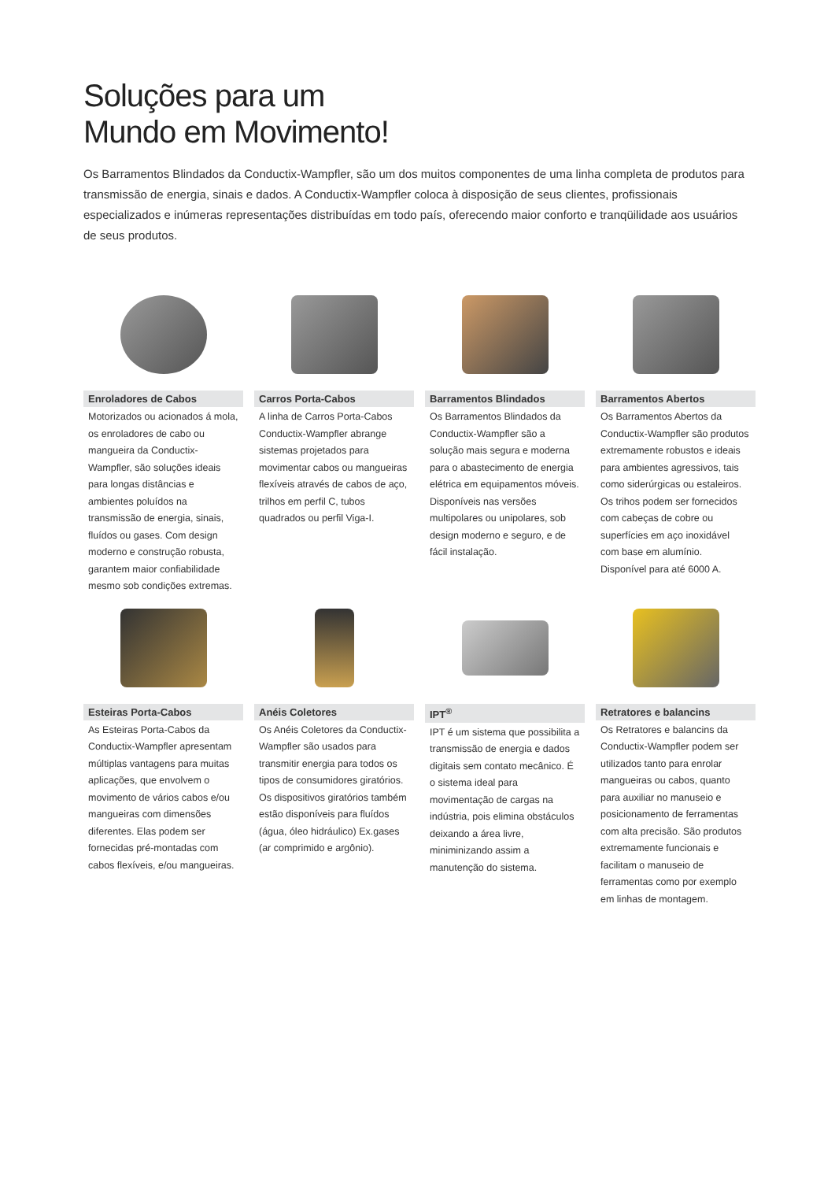Soluções para um
Mundo em Movimento!
Os Barramentos Blindados da Conductix-Wampfler, são um dos muitos componentes de uma linha completa de produtos para transmissão de energia, sinais e dados. A Conductix-Wampfler coloca à disposição de seus clientes, profissionais especializados e inúmeras representações distribuídas em todo país, oferecendo maior conforto e tranqüilidade aos usuários de seus produtos.
Enroladores de Cabos
Motorizados ou acionados á mola, os enroladores de cabo ou mangueira da Conductix-Wampfler, são soluções ideais para longas distâncias e ambientes poluídos na transmissão de energia, sinais, fluídos ou gases. Com design moderno e construção robusta, garantem maior confiabilidade mesmo sob condições extremas.
Carros Porta-Cabos
A linha de Carros Porta-Cabos Conductix-Wampfler abrange sistemas projetados para movimentar cabos ou mangueiras flexíveis através de cabos de aço, trilhos em perfil C, tubos quadrados ou perfil Viga-I.
Barramentos Blindados
Os Barramentos Blindados da Conductix-Wampfler são a solução mais segura e moderna para o abastecimento de energia elétrica em equipamentos móveis. Disponíveis nas versões multipolares ou unipolares, sob design moderno e seguro, e de fácil instalação.
Barramentos Abertos
Os Barramentos Abertos da Conductix-Wampfler são produtos extremamente robustos e ideais para ambientes agressivos, tais como siderúrgicas ou estaleiros. Os trihos podem ser fornecidos com cabeças de cobre ou superfícies em aço inoxidável com base em alumínio.
Disponível para até 6000 A.
Esteiras Porta-Cabos
As Esteiras Porta-Cabos da Conductix-Wampfler apresentam múltiplas vantagens para muitas aplicações, que envolvem o movimento de vários cabos e/ou mangueiras com dimensões diferentes. Elas podem ser fornecidas pré-montadas com cabos flexíveis, e/ou mangueiras.
Anéis Coletores
Os Anéis Coletores da Conductix-Wampfler são usados para transmitir energia para todos os tipos de consumidores giratórios. Os dispositivos giratórios também estão disponíveis para fluídos (água, óleo hidráulico) Ex.gases (ar comprimido e argônio).
IPT<sup>®</sup>
IPT é um sistema que possibilita a transmissão de energia e dados digitais sem contato mecânico. É o sistema ideal para movimentação de cargas na indústria, pois elimina obstáculos deixando a área livre, miniminizando assim a manutenção do sistema.
Retratores e balancins
Os Retratores e balancins da Conductix-Wampfler podem ser utilizados tanto para enrolar mangueiras ou cabos, quanto para auxiliar no manuseio e posicionamento de ferramentas com alta precisão. São produtos extremamente funcionais e facilitam o manuseio de ferramentas como por exemplo em linhas de montagem.